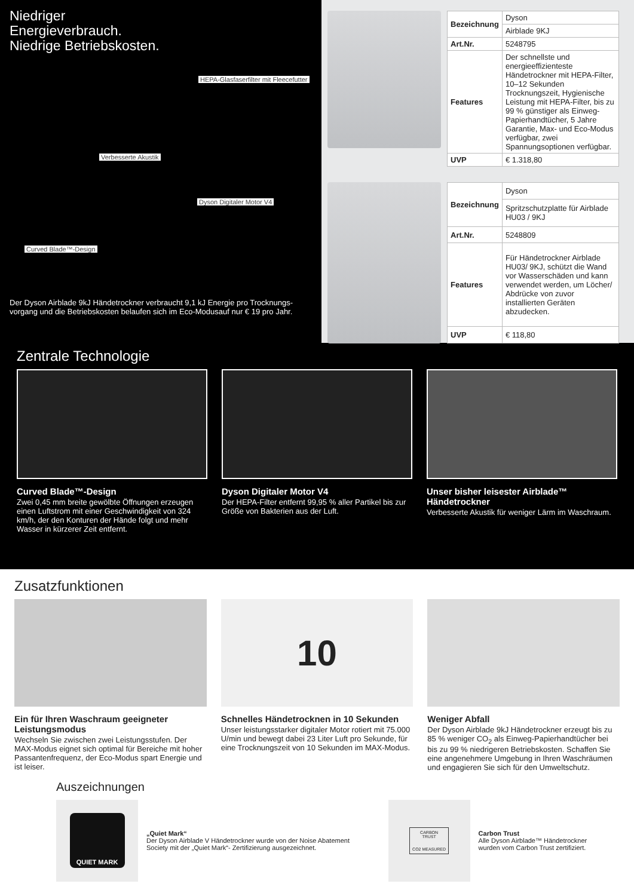Niedriger
Energieverbrauch.
Niedrige Betriebskosten.
HEPA-Glasfaserfilter mit Fleecefutter
Verbesserte Akustik
Dyson Digitaler Motor V4
Curved Blade™-Design
Der Dyson Airblade 9kJ Händetrockner verbraucht 9,1 kJ Energie pro Trocknungs-vorgang und die Betriebskosten belaufen sich im Eco-Modusauf nur € 19 pro Jahr.
| Bezeichnung | Dyson |
| | Airblade 9KJ |
| Art.Nr. | 5248795 |
| Features | Der schnellste und energieeffizienteste Händetrockner mit HEPA-Filter, 10–12 Sekunden Trocknungszeit, Hygienische Leistung mit HEPA-Filter, bis zu 99 % günstiger als Einweg-Papierhandtücher, 5 Jahre Garantie, Max- und Eco-Modus verfügbar, zwei Spannungsoptionen verfügbar. |
| UVP | € 1.318,80 |
| Bezeichnung | Dyson |
| | Spritzschutzplatte für Airblade HU03 / 9KJ |
| Art.Nr. | 5248809 |
| Features | Für Händetrockner Airblade HU03/ 9KJ, schützt die Wand vor Wasserschäden und kann verwendet werden, um Löcher/ Abdrücke von zuvor installierten Geräten abzudecken. |
| UVP | € 118,80 |
Zentrale Technologie
Curved Blade™-Design
Zwei 0,45 mm breite gewölbte Öffnungen erzeugen einen Luftstrom mit einer Geschwindigkeit von 324 km/h, der den Konturen der Hände folgt und mehr Wasser in kürzerer Zeit entfernt.
Dyson Digitaler Motor V4
Der HEPA-Filter entfernt 99,95 % aller Partikel bis zur Größe von Bakterien aus der Luft.
Unser bisher leisester Airblade™ Händetrockner
Verbesserte Akustik für weniger Lärm im Waschraum.
Zusatzfunktionen
Ein für Ihren Waschraum geeigneter Leistungsmodus
Wechseln Sie zwischen zwei Leistungsstufen. Der MAX-Modus eignet sich optimal für Bereiche mit hoher Passantenfrequenz, der Eco-Modus spart Energie und ist leiser.
10
Schnelles Händetrocknen in 10 Sekunden
Unser leistungsstarker digitaler Motor rotiert mit 75.000 U/min und bewegt dabei 23 Liter Luft pro Sekunde, für eine Trocknungszeit von 10 Sekunden im MAX-Modus.
Weniger Abfall
Der Dyson Airblade 9kJ Händetrockner erzeugt bis zu 85 % weniger CO<sub>2</sub> als Einweg-Papierhandtücher bei bis zu 99 % niedrigeren Betriebskosten. Schaffen Sie eine angenehmere Umgebung in Ihren Waschräumen und engagieren Sie sich für den Umweltschutz.
Auszeichnungen
QUIET MARK
„Quiet Mark“
Der Dyson Airblade V Händetrockner wurde von der Noise Abatement Society mit der „Quiet Mark“- Zertifizierung ausgezeichnet.
CARBON
TRUST
CO2 MEASURED
Carbon Trust
Alle Dyson Airblade™ Händetrockner wurden vom Carbon Trust zertifiziert.